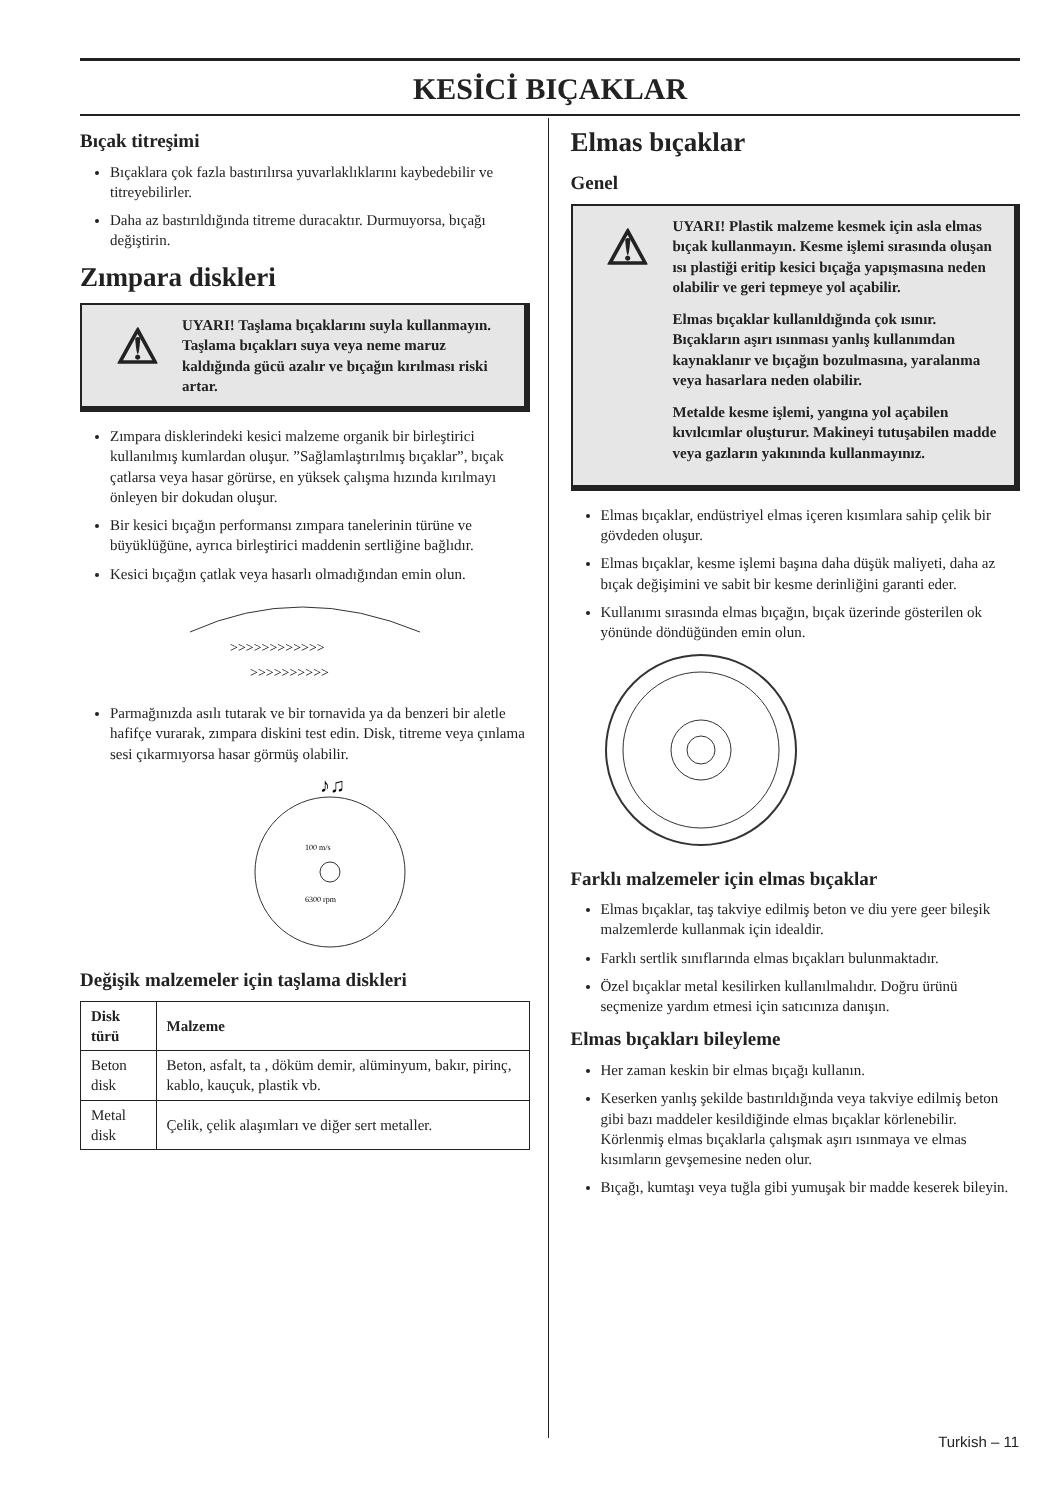KESİCİ BIÇAKLAR
Bıçak titreşimi
Bıçaklara çok fazla bastırılırsa yuvarlaklıklarını kaybedebilir ve titreyebilirler.
Daha az bastırıldığında titreme duracaktır. Durmuyorsa, bıçağı değiştirin.
Zımpara diskleri
⚠
UYARI! Taşlama bıçaklarını suyla kullanmayın. Taşlama bıçakları suya veya neme maruz kaldığında gücü azalır ve bıçağın kırılması riski artar.
Zımpara disklerindeki kesici malzeme organik bir birleştirici kullanılmış kumlardan oluşur. ”Sağlamlaştırılmış bıçaklar”, bıçak çatlarsa veya hasar görürse, en yüksek çalışma hızında kırılmayı önleyen bir dokudan oluşur.
Bir kesici bıçağın performansı zımpara tanelerinin türüne ve büyüklüğüne, ayrıca birleştirici maddenin sertliğine bağlıdır.
Kesici bıçağın çatlak veya hasarlı olmadığından emin olun.
>>>>>>>>>>>>
>>>>>>>>>>
Parmağınızda asılı tutarak ve bir tornavida ya da benzeri bir aletle hafifçe vurarak, zımpara diskini test edin. Disk, titreme veya çınlama sesi çıkarmıyorsa hasar görmüş olabilir.
100 m/s
6300 rpm
♪♫
Değişik malzemeler için taşlama diskleri
| Disk türü | Malzeme |
| --- | --- |
| Beton disk | Beton, asfalt, ta , döküm demir, alüminyum, bakır, pirinç, kablo, kauçuk, plastik vb. |
| Metal disk | Çelik, çelik alaşımları ve diğer sert metaller. |
Elmas bıçaklar
Genel
⚠
UYARI! Plastik malzeme kesmek için asla elmas bıçak kullanmayın. Kesme işlemi sırasında oluşan ısı plastiği eritip kesici bıçağa yapışmasına neden olabilir ve geri tepmeye yol açabilir.
Elmas bıçaklar kullanıldığında çok ısınır. Bıçakların aşırı ısınması yanlış kullanımdan kaynaklanır ve bıçağın bozulmasına, yaralanma veya hasarlara neden olabilir.
Metalde kesme işlemi, yangına yol açabilen kıvılcımlar oluşturur. Makineyi tutuşabilen madde veya gazların yakınında kullanmayınız.
Elmas bıçaklar, endüstriyel elmas içeren kısımlara sahip çelik bir gövdeden oluşur.
Elmas bıçaklar, kesme işlemi başına daha düşük maliyeti, daha az bıçak değişimini ve sabit bir kesme derinliğini garanti eder.
Kullanımı sırasında elmas bıçağın, bıçak üzerinde gösterilen ok yönünde döndüğünden emin olun.
Farklı malzemeler için elmas bıçaklar
Elmas bıçaklar, taş takviye edilmiş beton ve diu yere geer bileşik malzemlerde kullanmak için idealdir.
Farklı sertlik sınıflarında elmas bıçakları bulunmaktadır.
Özel bıçaklar metal kesilirken kullanılmalıdır. Doğru ürünü seçmenize yardım etmesi için satıcınıza danışın.
Elmas bıçakları bileyleme
Her zaman keskin bir elmas bıçağı kullanın.
Keserken yanlış şekilde bastırıldığında veya takviye edilmiş beton gibi bazı maddeler kesildiğinde elmas bıçaklar körlenebilir. Körlenmiş elmas bıçaklarla çalışmak aşırı ısınmaya ve elmas kısımların gevşemesine neden olur.
Bıçağı, kumtaşı veya tuğla gibi yumuşak bir madde keserek bileyin.
Turkish – 11